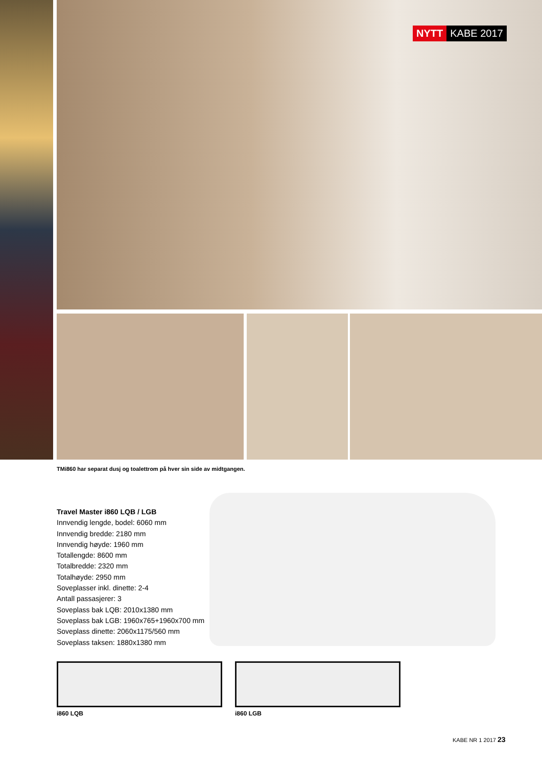NYTT KABE 2017
TMi860 har separat dusj og toalettrom på hver sin side av midtgangen.
Travel Master i860 LQB / LGB
Innvendig lengde, bodel: 6060 mm
Innvendig bredde: 2180 mm
Innvendig høyde: 1960 mm
Totallengde: 8600 mm
Totalbredde: 2320 mm
Totalhøyde: 2950 mm
Soveplasser inkl. dinette: 2-4
Antall passasjerer: 3
Soveplass bak LQB: 2010x1380 mm
Soveplass bak LGB: 1960x765+1960x700 mm
Soveplass dinette: 2060x1175/560 mm
Soveplass taksen: 1880x1380 mm
i860 LQB i860 LGB
KABE NR 1 2017 23